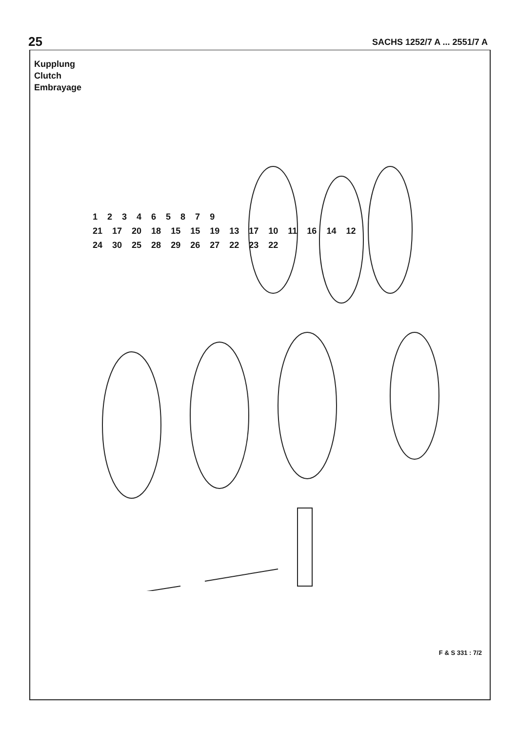25 SACHS 1252/7 A ... 2551/7 A
Kupplung
Clutch
Embrayage
123465879
21 17 20 18 15 15 19 13 17 10 11 16 14 12
24 30 25 28 29 26 27 22 23 22
F & S 331 : 7/2